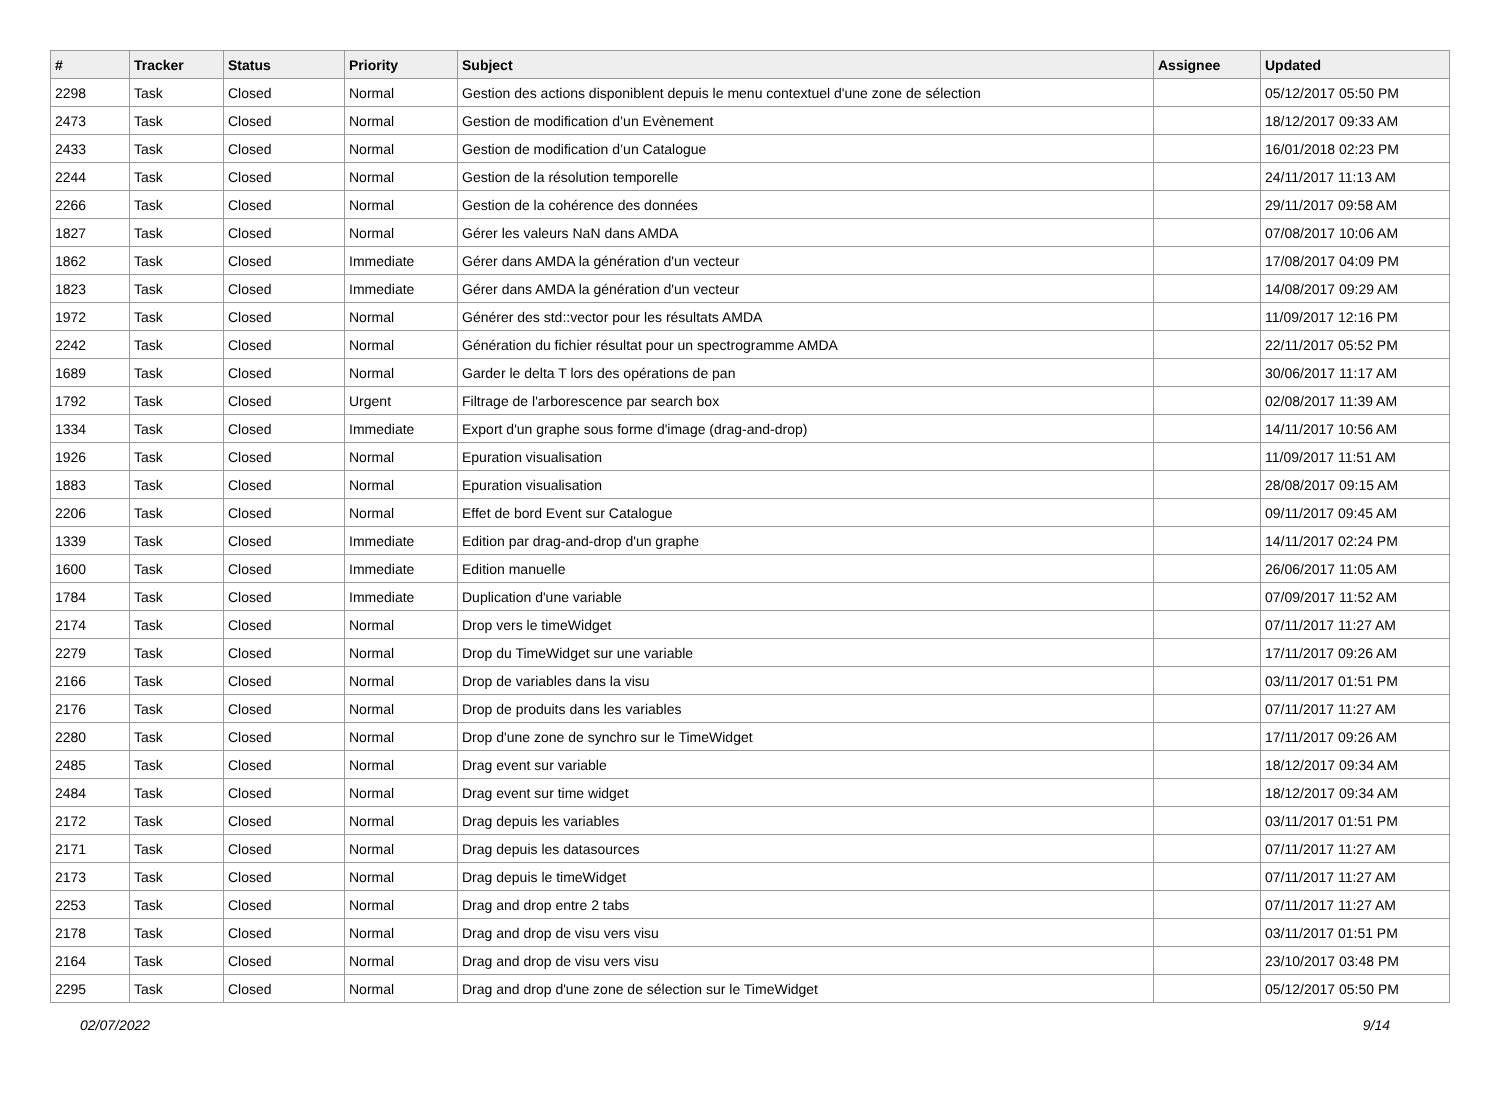| # | Tracker | Status | Priority | Subject | Assignee | Updated |
| --- | --- | --- | --- | --- | --- | --- |
| 2298 | Task | Closed | Normal | Gestion des actions disponiblent depuis le menu contextuel d'une zone de sélection | | 05/12/2017 05:50 PM |
| 2473 | Task | Closed | Normal | Gestion de modification d’un Evènement | | 18/12/2017 09:33 AM |
| 2433 | Task | Closed | Normal | Gestion de modification d’un Catalogue | | 16/01/2018 02:23 PM |
| 2244 | Task | Closed | Normal | Gestion de la résolution temporelle | | 24/11/2017 11:13 AM |
| 2266 | Task | Closed | Normal | Gestion de la cohérence des données | | 29/11/2017 09:58 AM |
| 1827 | Task | Closed | Normal | Gérer les valeurs NaN dans AMDA | | 07/08/2017 10:06 AM |
| 1862 | Task | Closed | Immediate | Gérer dans AMDA la génération d'un vecteur | | 17/08/2017 04:09 PM |
| 1823 | Task | Closed | Immediate | Gérer dans AMDA la génération d'un vecteur | | 14/08/2017 09:29 AM |
| 1972 | Task | Closed | Normal | Générer des std::vector pour les résultats AMDA | | 11/09/2017 12:16 PM |
| 2242 | Task | Closed | Normal | Génération du fichier résultat pour un spectrogramme AMDA | | 22/11/2017 05:52 PM |
| 1689 | Task | Closed | Normal | Garder le delta T lors des opérations de pan | | 30/06/2017 11:17 AM |
| 1792 | Task | Closed | Urgent | Filtrage de l'arborescence par search box | | 02/08/2017 11:39 AM |
| 1334 | Task | Closed | Immediate | Export d'un graphe sous forme d'image (drag-and-drop) | | 14/11/2017 10:56 AM |
| 1926 | Task | Closed | Normal | Epuration visualisation | | 11/09/2017 11:51 AM |
| 1883 | Task | Closed | Normal | Epuration visualisation | | 28/08/2017 09:15 AM |
| 2206 | Task | Closed | Normal | Effet de bord Event sur Catalogue | | 09/11/2017 09:45 AM |
| 1339 | Task | Closed | Immediate | Edition par drag-and-drop d'un graphe | | 14/11/2017 02:24 PM |
| 1600 | Task | Closed | Immediate | Edition manuelle | | 26/06/2017 11:05 AM |
| 1784 | Task | Closed | Immediate | Duplication d'une variable | | 07/09/2017 11:52 AM |
| 2174 | Task | Closed | Normal | Drop vers le timeWidget | | 07/11/2017 11:27 AM |
| 2279 | Task | Closed | Normal | Drop du TimeWidget sur une variable | | 17/11/2017 09:26 AM |
| 2166 | Task | Closed | Normal | Drop de variables dans la visu | | 03/11/2017 01:51 PM |
| 2176 | Task | Closed | Normal | Drop de produits dans les variables | | 07/11/2017 11:27 AM |
| 2280 | Task | Closed | Normal | Drop d'une zone de synchro sur le TimeWidget | | 17/11/2017 09:26 AM |
| 2485 | Task | Closed | Normal | Drag event sur variable | | 18/12/2017 09:34 AM |
| 2484 | Task | Closed | Normal | Drag event sur time widget | | 18/12/2017 09:34 AM |
| 2172 | Task | Closed | Normal | Drag depuis les variables | | 03/11/2017 01:51 PM |
| 2171 | Task | Closed | Normal | Drag depuis les datasources | | 07/11/2017 11:27 AM |
| 2173 | Task | Closed | Normal | Drag depuis le timeWidget | | 07/11/2017 11:27 AM |
| 2253 | Task | Closed | Normal | Drag and drop entre 2 tabs | | 07/11/2017 11:27 AM |
| 2178 | Task | Closed | Normal | Drag and drop de visu vers visu | | 03/11/2017 01:51 PM |
| 2164 | Task | Closed | Normal | Drag and drop de visu vers visu | | 23/10/2017 03:48 PM |
| 2295 | Task | Closed | Normal | Drag and drop d'une zone de sélection sur le TimeWidget | | 05/12/2017 05:50 PM |
02/07/2022 9/14